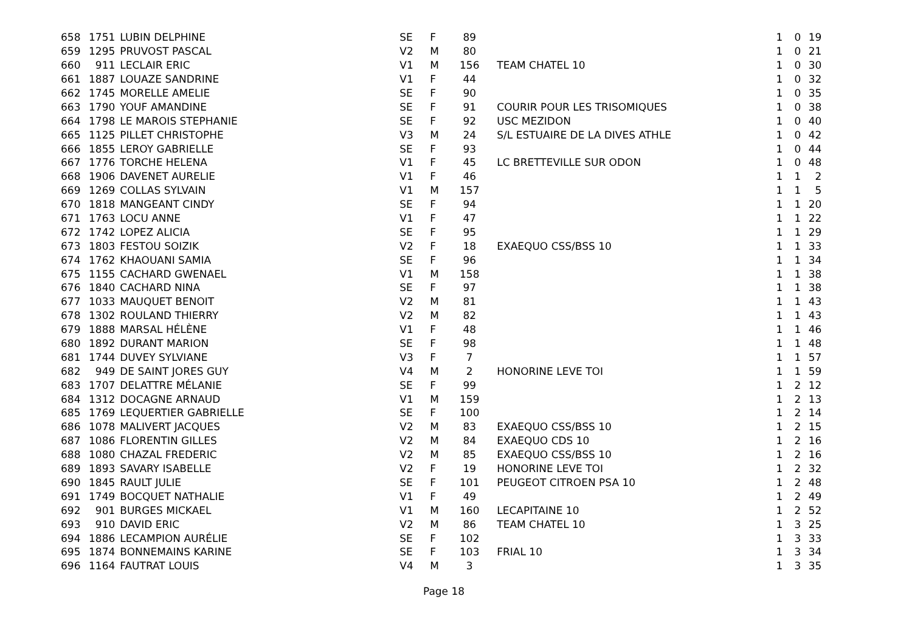| 658 | 1751 | LUBIN DELPHINE | SE | F | 89 | | 1 | 0 | 19 |
| 659 | 1295 | PRUVOST PASCAL | V2 | M | 80 | | 1 | 0 | 21 |
| 660 | 911 | LECLAIR ERIC | V1 | M | 156 | TEAM CHATEL 10 | 1 | 0 | 30 |
| 661 | 1887 | LOUAZE SANDRINE | V1 | F | 44 | | 1 | 0 | 32 |
| 662 | 1745 | MORELLE AMELIE | SE | F | 90 | | 1 | 0 | 35 |
| 663 | 1790 | YOUF AMANDINE | SE | F | 91 | COURIR POUR LES TRISOMIQUES | 1 | 0 | 38 |
| 664 | 1798 | LE MAROIS STEPHANIE | SE | F | 92 | USC MEZIDON | 1 | 0 | 40 |
| 665 | 1125 | PILLET CHRISTOPHE | V3 | M | 24 | S/L ESTUAIRE DE LA DIVES ATHLE | 1 | 0 | 42 |
| 666 | 1855 | LEROY GABRIELLE | SE | F | 93 | | 1 | 0 | 44 |
| 667 | 1776 | TORCHE HELENA | V1 | F | 45 | LC BRETTEVILLE SUR ODON | 1 | 0 | 48 |
| 668 | 1906 | DAVENET AURELIE | V1 | F | 46 | | 1 | 1 | 2 |
| 669 | 1269 | COLLAS SYLVAIN | V1 | M | 157 | | 1 | 1 | 5 |
| 670 | 1818 | MANGEANT CINDY | SE | F | 94 | | 1 | 1 | 20 |
| 671 | 1763 | LOCU ANNE | V1 | F | 47 | | 1 | 1 | 22 |
| 672 | 1742 | LOPEZ ALICIA | SE | F | 95 | | 1 | 1 | 29 |
| 673 | 1803 | FESTOU SOIZIK | V2 | F | 18 | EXAEQUO CSS/BSS 10 | 1 | 1 | 33 |
| 674 | 1762 | KHAOUANI SAMIA | SE | F | 96 | | 1 | 1 | 34 |
| 675 | 1155 | CACHARD GWENAEL | V1 | M | 158 | | 1 | 1 | 38 |
| 676 | 1840 | CACHARD NINA | SE | F | 97 | | 1 | 1 | 38 |
| 677 | 1033 | MAUQUET BENOIT | V2 | M | 81 | | 1 | 1 | 43 |
| 678 | 1302 | ROULAND THIERRY | V2 | M | 82 | | 1 | 1 | 43 |
| 679 | 1888 | MARSAL HÉLÈNE | V1 | F | 48 | | 1 | 1 | 46 |
| 680 | 1892 | DURANT MARION | SE | F | 98 | | 1 | 1 | 48 |
| 681 | 1744 | DUVEY SYLVIANE | V3 | F | 7 | | 1 | 1 | 57 |
| 682 | 949 | DE SAINT JORES GUY | V4 | M | 2 | HONORINE LEVE TOI | 1 | 1 | 59 |
| 683 | 1707 | DELATTRE MÉLANIE | SE | F | 99 | | 1 | 2 | 12 |
| 684 | 1312 | DOCAGNE ARNAUD | V1 | M | 159 | | 1 | 2 | 13 |
| 685 | 1769 | LEQUERTIER GABRIELLE | SE | F | 100 | | 1 | 2 | 14 |
| 686 | 1078 | MALIVERT JACQUES | V2 | M | 83 | EXAEQUO CSS/BSS 10 | 1 | 2 | 15 |
| 687 | 1086 | FLORENTIN GILLES | V2 | M | 84 | EXAEQUO CDS 10 | 1 | 2 | 16 |
| 688 | 1080 | CHAZAL FREDERIC | V2 | M | 85 | EXAEQUO CSS/BSS 10 | 1 | 2 | 16 |
| 689 | 1893 | SAVARY ISABELLE | V2 | F | 19 | HONORINE LEVE TOI | 1 | 2 | 32 |
| 690 | 1845 | RAULT JULIE | SE | F | 101 | PEUGEOT CITROEN PSA 10 | 1 | 2 | 48 |
| 691 | 1749 | BOCQUET NATHALIE | V1 | F | 49 | | 1 | 2 | 49 |
| 692 | 901 | BURGES MICKAEL | V1 | M | 160 | LECAPITAINE 10 | 1 | 2 | 52 |
| 693 | 910 | DAVID ERIC | V2 | M | 86 | TEAM CHATEL 10 | 1 | 3 | 25 |
| 694 | 1886 | LECAMPION AURÉLIE | SE | F | 102 | | 1 | 3 | 33 |
| 695 | 1874 | BONNEMAINS KARINE | SE | F | 103 | FRIAL 10 | 1 | 3 | 34 |
| 696 | 1164 | FAUTRAT LOUIS | V4 | M | 3 | | 1 | 3 | 35 |
Page 18